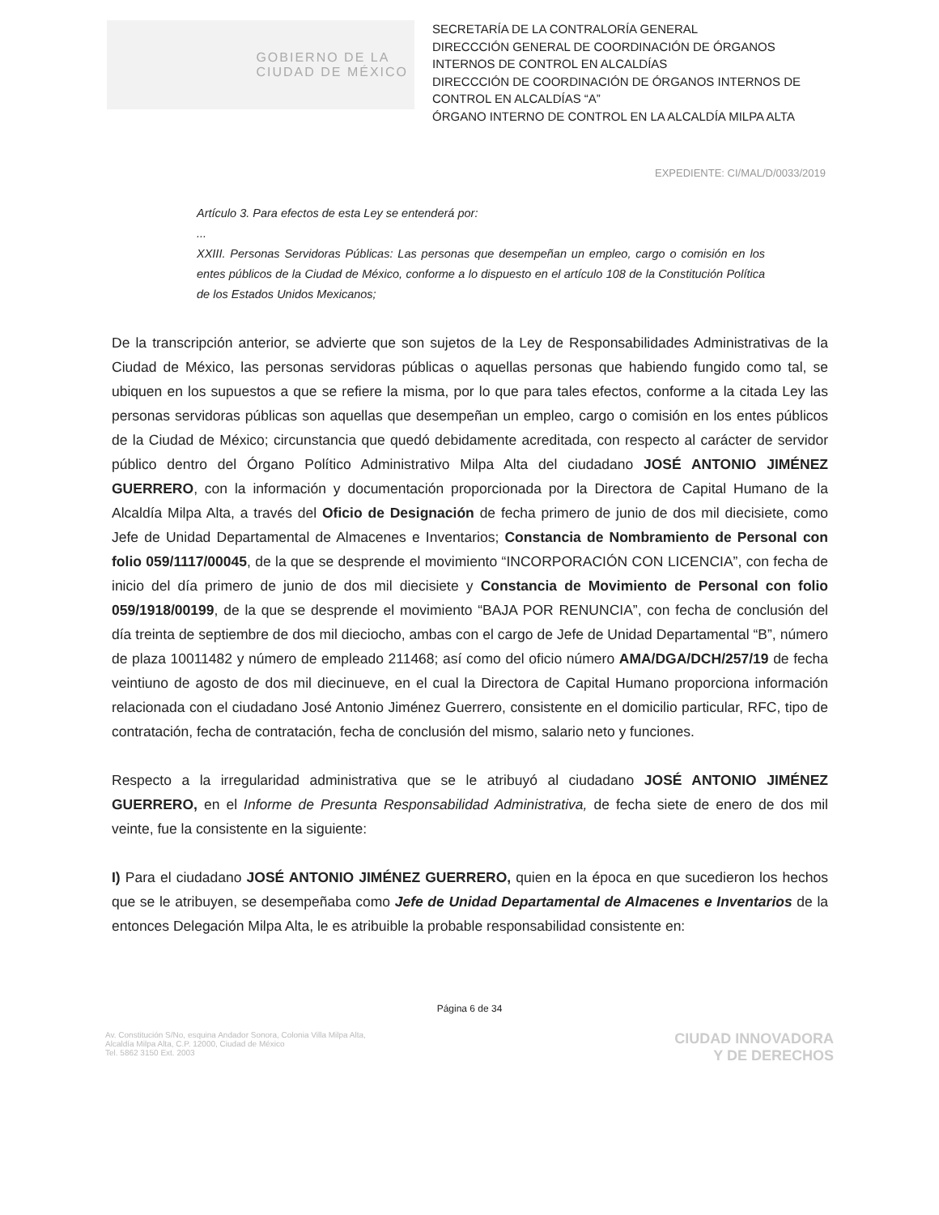GOBIERNO DE LA
CIUDAD DE MÉXICO
SECRETARÍA DE LA CONTRALORÍA GENERAL
DIRECCCIÓN GENERAL DE COORDINACIÓN DE ÓRGANOS INTERNOS DE CONTROL EN ALCALDÍAS
DIRECCCIÓN DE COORDINACIÓN DE ÓRGANOS INTERNOS DE CONTROL EN ALCALDÍAS “A”
ÓRGANO INTERNO DE CONTROL EN LA ALCALDÍA MILPA ALTA
EXPEDIENTE: CI/MAL/D/0033/2019
Artículo 3. Para efectos de esta Ley se entenderá por:
...
XXIII. Personas Servidoras Públicas: Las personas que desempeñan un empleo, cargo o comisión en los entes públicos de la Ciudad de México, conforme a lo dispuesto en el artículo 108 de la Constitución Política de los Estados Unidos Mexicanos;
De la transcripción anterior, se advierte que son sujetos de la Ley de Responsabilidades Administrativas de la Ciudad de México, las personas servidoras públicas o aquellas personas que habiendo fungido como tal, se ubiquen en los supuestos a que se refiere la misma, por lo que para tales efectos, conforme a la citada Ley las personas servidoras públicas son aquellas que desempeñan un empleo, cargo o comisión en los entes públicos de la Ciudad de México; circunstancia que quedó debidamente acreditada, con respecto al carácter de servidor público dentro del Órgano Político Administrativo Milpa Alta del ciudadano JOSÉ ANTONIO JIMÉNEZ GUERRERO, con la información y documentación proporcionada por la Directora de Capital Humano de la Alcaldía Milpa Alta, a través del Oficio de Designación de fecha primero de junio de dos mil diecisiete, como Jefe de Unidad Departamental de Almacenes e Inventarios; Constancia de Nombramiento de Personal con folio 059/1117/00045, de la que se desprende el movimiento “INCORPORACIÓN CON LICENCIA”, con fecha de inicio del día primero de junio de dos mil diecisiete y Constancia de Movimiento de Personal con folio 059/1918/00199, de la que se desprende el movimiento “BAJA POR RENUNCIA”, con fecha de conclusión del día treinta de septiembre de dos mil dieciocho, ambas con el cargo de Jefe de Unidad Departamental “B”, número de plaza 10011482 y número de empleado 211468; así como del oficio número AMA/DGA/DCH/257/19 de fecha veintiuno de agosto de dos mil diecinueve, en el cual la Directora de Capital Humano proporciona información relacionada con el ciudadano José Antonio Jiménez Guerrero, consistente en el domicilio particular, RFC, tipo de contratación, fecha de contratación, fecha de conclusión del mismo, salario neto y funciones.
Respecto a la irregularidad administrativa que se le atribuyó al ciudadano JOSÉ ANTONIO JIMÉNEZ GUERRERO, en el Informe de Presunta Responsabilidad Administrativa, de fecha siete de enero de dos mil veinte, fue la consistente en la siguiente:
I) Para el ciudadano JOSÉ ANTONIO JIMÉNEZ GUERRERO, quien en la época en que sucedieron los hechos que se le atribuyen, se desempeñaba como Jefe de Unidad Departamental de Almacenes e Inventarios de la entonces Delegación Milpa Alta, le es atribuible la probable responsabilidad consistente en:
Página 6 de 34
Av. Constitución S/No, esquina Andador Sonora, Colonia Villa Milpa Alta,
Alcaldía Milpa Alta, C.P. 12000, Ciudad de México
Tel. 5862 3150 Ext. 2003
CIUDAD INNOVADORA
Y DE DERECHOS